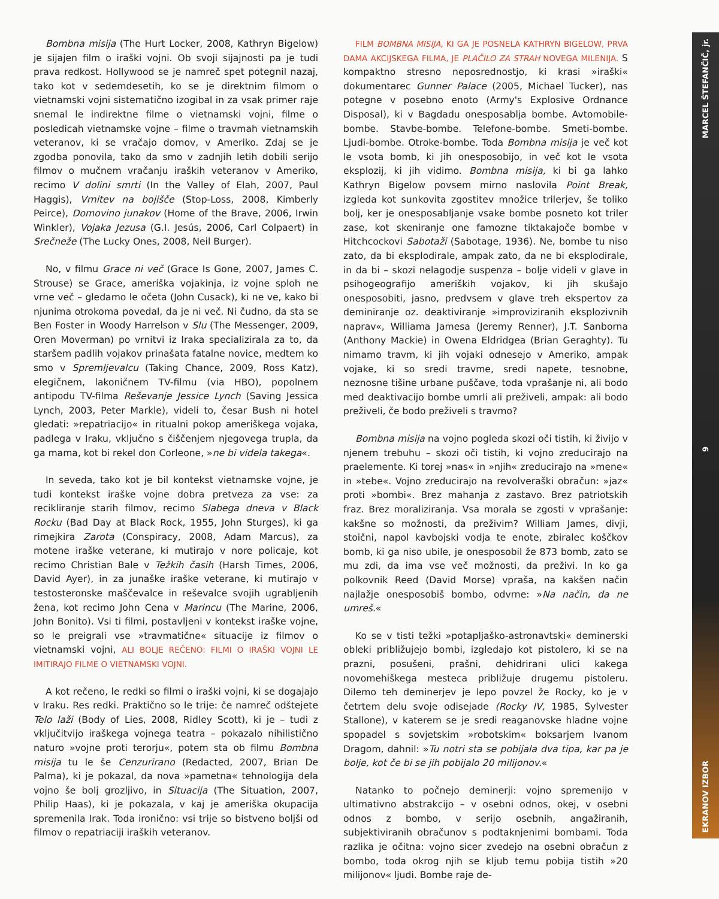Bombna misija (The Hurt Locker, 2008, Kathryn Bigelow) je sijajen film o iraški vojni. Ob svoji sijajnosti pa je tudi prava redkost. Hollywood se je namreč spet potegnil nazaj, tako kot v sedemdesetih, ko se je direktnim filmom o vietnamski vojni sistematično izogibal in za vsak primer raje snemal le indirektne filme o vietnamski vojni, filme o posledicah vietnamske vojne – filme o travmah vietnamskih veteranov, ki se vračajo domov, v Ameriko. Zdaj se je zgodba ponovila, tako da smo v zadnjih letih dobili serijo filmov o mučnem vračanju iraških veteranov v Ameriko, recimo V dolini smrti (In the Valley of Elah, 2007, Paul Haggis), Vrnitev na bojišče (Stop-Loss, 2008, Kimberly Peirce), Domovino junakov (Home of the Brave, 2006, Irwin Winkler), Vojaka Jezusa (G.I. Jesús, 2006, Carl Colpaert) in Srečneže (The Lucky Ones, 2008, Neil Burger).
No, v filmu Grace ni več (Grace Is Gone, 2007, James C. Strouse) se Grace, ameriška vojakinja, iz vojne sploh ne vrne več – gledamo le očeta (John Cusack), ki ne ve, kako bi njunima otrokoma povedal, da je ni več. Ni čudno, da sta se Ben Foster in Woody Harrelson v Slu (The Messenger, 2009, Oren Moverman) po vrnitvi iz Iraka specializirala za to, da staršem padlih vojakov prinašata fatalne novice, medtem ko smo v Spremljevalcu (Taking Chance, 2009, Ross Katz), elegičnem, lakoničnem TV-filmu (via HBO), popolnem antipodu TV-filma Reševanje Jessice Lynch (Saving Jessica Lynch, 2003, Peter Markle), videli to, česar Bush ni hotel gledati: »repatriacijo« in ritualni pokop ameriškega vojaka, padlega v Iraku, vključno s čiščenjem njegovega trupla, da ga mama, kot bi rekel don Corleone, »ne bi videla takega«.
In seveda, tako kot je bil kontekst vietnamske vojne, je tudi kontekst iraške vojne dobra pretveza za vse: za recikliranje starih filmov, recimo Slabega dneva v Black Rocku (Bad Day at Black Rock, 1955, John Sturges), ki ga rimejkira Zarota (Conspiracy, 2008, Adam Marcus), za motene iraške veterane, ki mutirajo v nore policaje, kot recimo Christian Bale v Težkih časih (Harsh Times, 2006, David Ayer), in za junaške iraške veterane, ki mutirajo v testosteronske maščevalce in reševalce svojih ugrabljenih žena, kot recimo John Cena v Marincu (The Marine, 2006, John Bonito). Vsi ti filmi, postavljeni v kontekst iraške vojne, so le preigrali vse »travmatične« situacije iz filmov o vietnamski vojni, ALI BOLJE REČENO: FILMI O IRAŠKI VOJNI LE IMITIRAJO FILME O VIETNAMSKI VOJNI.
A kot rečeno, le redki so filmi o iraški vojni, ki se dogajajo v Iraku. Res redki. Praktično so le trije: če namreč odštejete Telo laži (Body of Lies, 2008, Ridley Scott), ki je – tudi z vključitvijo iraškega vojnega teatra – pokazalo nihilistično naturo »vojne proti terorju«, potem sta ob filmu Bombna misija tu le še Cenzurirano (Redacted, 2007, Brian De Palma), ki je pokazal, da nova »pametna« tehnologija dela vojno še bolj grozljivo, in Situacija (The Situation, 2007, Philip Haas), ki je pokazala, v kaj je ameriška okupacija spremenila Irak. Toda ironično: vsi trije so bistveno boljši od filmov o repatriaciji iraških veteranov.
FILM BOMBNA MISIJA, KI GA JE POSNELA KATHRYN BIGELOW, PRVA DAMA AKCIJSKEGA FILMA, JE PLAČILO ZA STRAH NOVEGA MILENIJA. S kompaktno stresno neposrednostjo, ki krasi »iraški« dokumentarec Gunner Palace (2005, Michael Tucker), nas potegne v posebno enoto (Army's Explosive Ordnance Disposal), ki v Bagdadu onesposablja bombe. Avtomobile-bombe. Stavbe-bombe. Telefone-bombe. Smeti-bombe. Ljudi-bombe. Otroke-bombe. Toda Bombna misija je več kot le vsota bomb, ki jih onesposobijo, in več kot le vsota eksplozij, ki jih vidimo. Bombna misija, ki bi ga lahko Kathryn Bigelow povsem mirno naslovila Point Break, izgleda kot sunkovita zgostitev množice trilerjev, še toliko bolj, ker je onesposabljanje vsake bombe posneto kot triler zase, kot skeniranje one famozne tiktakajoče bombe v Hitchcockovi Sabotaži (Sabotage, 1936). Ne, bombe tu niso zato, da bi eksplodirale, ampak zato, da ne bi eksplodirale, in da bi – skozi nelagodje suspenza – bolje videli v glave in psihogeografijo ameriških vojakov, ki jih skušajo onesposobiti, jasno, predvsem v glave treh ekspertov za deminiranje oz. deaktiviranje »improviziranih eksplozivnih naprav«, Williama Jamesa (Jeremy Renner), J.T. Sanborna (Anthony Mackie) in Owena Eldridgea (Brian Geraghty). Tu nimamo travm, ki jih vojaki odnesejo v Ameriko, ampak vojake, ki so sredi travme, sredi napete, tesnobne, neznosne tišine urbane puščave, toda vprašanje ni, ali bodo med deaktivacijo bombe umrli ali preživeli, ampak: ali bodo preživeli, če bodo preživeli s travmo?
Bombna misija na vojno pogleda skozi oči tistih, ki živijo v njenem trebuhu – skozi oči tistih, ki vojno zreducirajo na praelemente. Ki torej »nas« in »njih« zreducirajo na »mene« in »tebe«. Vojno zreducirajo na revolveraški obračun: »jaz« proti »bombi«. Brez mahanja z zastavo. Brez patriotskih fraz. Brez moraliziranja. Vsa morala se zgosti v vprašanje: kakšne so možnosti, da preživim? William James, divji, stoični, napol kavbojski vodja te enote, zbiralec koščkov bomb, ki ga niso ubile, je onesposobil že 873 bomb, zato se mu zdi, da ima vse več možnosti, da preživi. In ko ga polkovnik Reed (David Morse) vpraša, na kakšen način najlažje onesposobiš bombo, odvrne: »Na način, da ne umreš.«
Ko se v tisti težki »potapljaško-astronavtski« deminerski obleki približujejo bombi, izgledajo kot pistolero, ki se na prazni, posušeni, prašni, dehidrirani ulici kakega novomehiškega mesteca približuje drugemu pistoleru. Dilemo teh deminerjev je lepo povzel že Rocky, ko je v četrtem delu svoje odisejade (Rocky IV, 1985, Sylvester Stallone), v katerem se je sredi reaganovske hladne vojne spopadel s sovjetskim »robotskim« boksarjem Ivanom Dragom, dahnil: »Tu notri sta se pobijala dva tipa, kar pa je bolje, kot če bi se jih pobijalo 20 milijonov.«
Natanko to počnejo deminerji: vojno spremenijo v ultimativno abstrakcijo – v osebni odnos, okej, v osebni odnos z bombo, v serijo osebnih, angažiranih, subjektiviranih obračunov s podtaknjenimi bombami. Toda razlika je očitna: vojno sicer zvedejo na osebni obračun z bombo, toda okrog njih se kljub temu pobija tistih »20 milijonov« ljudi. Bombe raje de-
MARCEL ŠTEFANČIČ, jr.
9
EKRANOV IZBOR